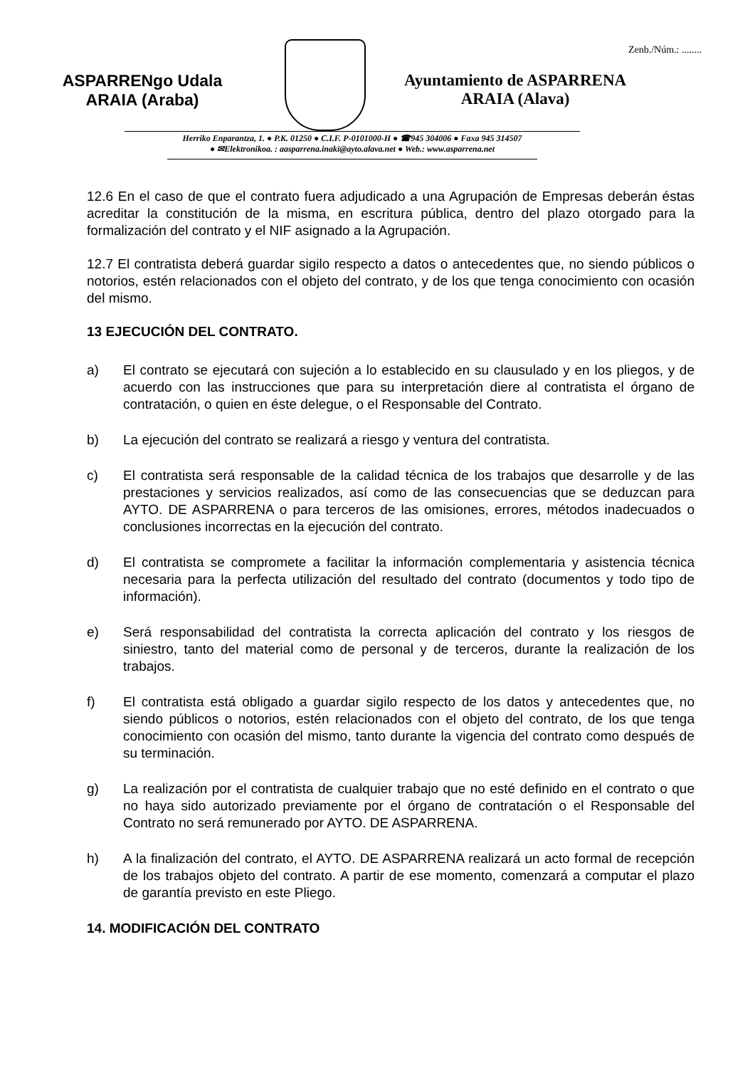Zenb./Núm.: ........
ASPARRENgo Udala
ARAIA (Araba)
Ayuntamiento de ASPARRENA
ARAIA (Alava)
Herriko Enparantza, 1. ● P.K. 01250 ● C.I.F. P-0101000-H ● ☎945 304006 ● Faxa 945 314507
● ✉Elektronikoa. : aasparrena.inaki@ayto.alava.net ● Web.: www.asparrena.net
12.6 En el caso de que el contrato fuera adjudicado a una Agrupación de Empresas deberán éstas acreditar la constitución de la misma, en escritura pública, dentro del plazo otorgado para la formalización del contrato y el NIF asignado a la Agrupación.
12.7 El contratista deberá guardar sigilo respecto a datos o antecedentes que, no siendo públicos o notorios, estén relacionados con el objeto del contrato, y de los que tenga conocimiento con ocasión del mismo.
13 EJECUCIÓN DEL CONTRATO.
a) El contrato se ejecutará con sujeción a lo establecido en su clausulado y en los pliegos, y de acuerdo con las instrucciones que para su interpretación diere al contratista el órgano de contratación, o quien en éste delegue, o el Responsable del Contrato.
b) La ejecución del contrato se realizará a riesgo y ventura del contratista.
c) El contratista será responsable de la calidad técnica de los trabajos que desarrolle y de las prestaciones y servicios realizados, así como de las consecuencias que se deduzcan para AYTO. DE ASPARRENA o para terceros de las omisiones, errores, métodos inadecuados o conclusiones incorrectas en la ejecución del contrato.
d) El contratista se compromete a facilitar la información complementaria y asistencia técnica necesaria para la perfecta utilización del resultado del contrato (documentos y todo tipo de información).
e) Será responsabilidad del contratista la correcta aplicación del contrato y los riesgos de siniestro, tanto del material como de personal y de terceros, durante la realización de los trabajos.
f) El contratista está obligado a guardar sigilo respecto de los datos y antecedentes que, no siendo públicos o notorios, estén relacionados con el objeto del contrato, de los que tenga conocimiento con ocasión del mismo, tanto durante la vigencia del contrato como después de su terminación.
g) La realización por el contratista de cualquier trabajo que no esté definido en el contrato o que no haya sido autorizado previamente por el órgano de contratación o el Responsable del Contrato no será remunerado por AYTO. DE ASPARRENA.
h) A la finalización del contrato, el AYTO. DE ASPARRENA realizará un acto formal de recepción de los trabajos objeto del contrato. A partir de ese momento, comenzará a computar el plazo de garantía previsto en este Pliego.
14. MODIFICACIÓN DEL CONTRATO